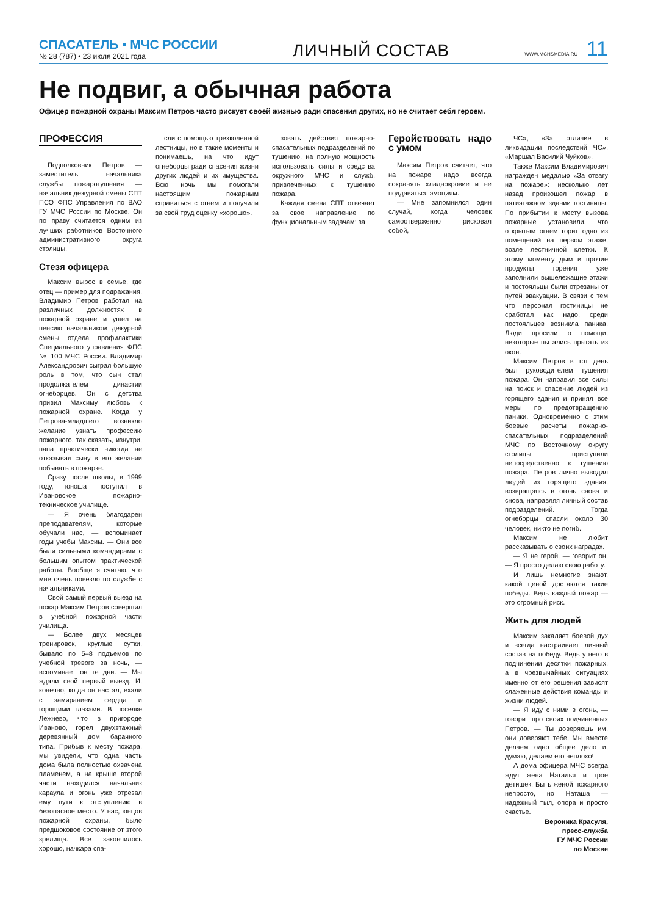СПАСАТЕЛЬ • МЧС РОССИИ
№ 28 (787) • 23 июля 2021 года
ЛИЧНЫЙ СОСТАВ
WWW.MCHSMEDIA.RU 11
Не подвиг, а обычная работа
Офицер пожарной охраны Максим Петров часто рискует своей жизнью ради спасения других, но не считает себя героем.
ПРОФЕССИЯ
Подполковник Петров — заместитель начальника службы пожаротушения — начальник дежурной смены СПТ ПСО ФПС Управления по ВАО ГУ МЧС России по Москве. Он по праву считается одним из лучших работников Восточного административного округа столицы.
Стезя офицера
Максим вырос в семье, где отец — пример для подражания. Владимир Петров работал на различных должностях в пожарной охране и ушел на пенсию начальником дежурной смены отдела профилактики Специального управления ФПС № 100 МЧС России. Владимир Александрович сыграл большую роль в том, что сын стал продолжателем династии огнеборцев. Он с детства привил Максиму любовь к пожарной охране. Когда у Петрова-младшего возникло желание узнать профессию пожарного, так сказать, изнутри, папа практически никогда не отказывал сыну в его желании побывать в пожарке.
Сразу после школы, в 1999 году, юноша поступил в Ивановское пожарно-техническое училище.
— Я очень благодарен преподавателям, которые обучали нас, — вспоминает годы учебы Максим. — Они все были сильными командирами с большим опытом практической работы. Вообще я считаю, что мне очень повезло по службе с начальниками.
Свой самый первый выезд на пожар Максим Петров совершил в учебной пожарной части училища.
— Более двух месяцев тренировок, круглые сутки, бывало по 5–8 подъемов по учебной тревоге за ночь, — вспоминает он те дни. — Мы ждали свой первый выезд. И, конечно, когда он настал, ехали с замиранием сердца и горящими глазами. В поселке Лежнево, что в пригороде Иваново, горел двухэтажный деревянный дом барачного типа. Прибыв к месту пожара, мы увидели, что одна часть дома была полностью охвачена пламенем, а на крыше второй части находился начальник караула и огонь уже отрезал ему пути к отступлению в безопасное место. У нас, юнцов пожарной охраны, было предшоковое состояние от этого зрелища. Все закончилось хорошо, начкара спа-
сли с помощью трехколенной лестницы, но в такие моменты и понимаешь, на что идут огнеборцы ради спасения жизни других людей и их имущества. Всю ночь мы помогали настоящим пожарным справиться с огнем и получили за свой труд оценку «хорошо».
зовать действия пожарно-спасательных подразделений по тушению, на полную мощность использовать силы и средства окружного МЧС и служб, привлеченных к тушению пожара.
Каждая смена СПТ отвечает за свое направление по функциональным задачам: за
Геройствовать надо с умом
Максим Петров считает, что на пожаре надо всегда сохранять хладнокровие и не поддаваться эмоциям.
— Мне запомнился один случай, когда человек самоотверженно рисковал собой,
ЧС», «За отличие в ликвидации последствий ЧС», «Маршал Василий Чуйков».
Также Максим Владимирович награжден медалью «За отвагу на пожаре»: несколько лет назад произошел пожар в пятиэтажном здании гостиницы. По прибытии к месту вызова пожарные установили, что открытым огнем горит одно из помещений на первом этаже, возле лестничной клетки. К этому моменту дым и прочие продукты горения уже заполнили вышележащие этажи и постояльцы были отрезаны от путей эвакуации. В связи с тем что персонал гостиницы не сработал как надо, среди постояльцев возникла паника. Люди просили о помощи, некоторые пытались прыгать из окон.
Максим Петров в тот день был руководителем тушения пожара. Он направил все силы на поиск и спасение людей из горящего здания и принял все меры по предотвращению паники. Одновременно с этим боевые расчеты пожарно-спасательных подразделений МЧС по Восточному округу столицы приступили непосредственно к тушению пожара. Петров лично выводил людей из горящего здания, возвращаясь в огонь снова и снова, направляя личный состав подразделений. Тогда огнеборцы спасли около 30 человек, никто не погиб.
Максим не любит рассказывать о своих наградах.
— Я не герой, — говорит он. — Я просто делаю свою работу.
И лишь немногие знают, какой ценой достаются такие победы. Ведь каждый пожар — это огромный риск.
Жить для людей
Максим закаляет боевой дух и всегда настраивает личный состав на победу. Ведь у него в подчинении десятки пожарных, а в чрезвычайных ситуациях именно от его решения зависят слаженные действия команды и жизни людей.
— Я иду с ними в огонь, — говорит про своих подчиненных Петров. — Ты доверяешь им, они доверяют тебе. Мы вместе делаем одно общее дело и, думаю, делаем его неплохо!
А дома офицера МЧС всегда ждут жена Наталья и трое детишек. Быть женой пожарного непросто, но Наташа — надежный тыл, опора и просто счастье.
Вероника Красуля,
пресс-служба
ГУ МЧС России
по Москве